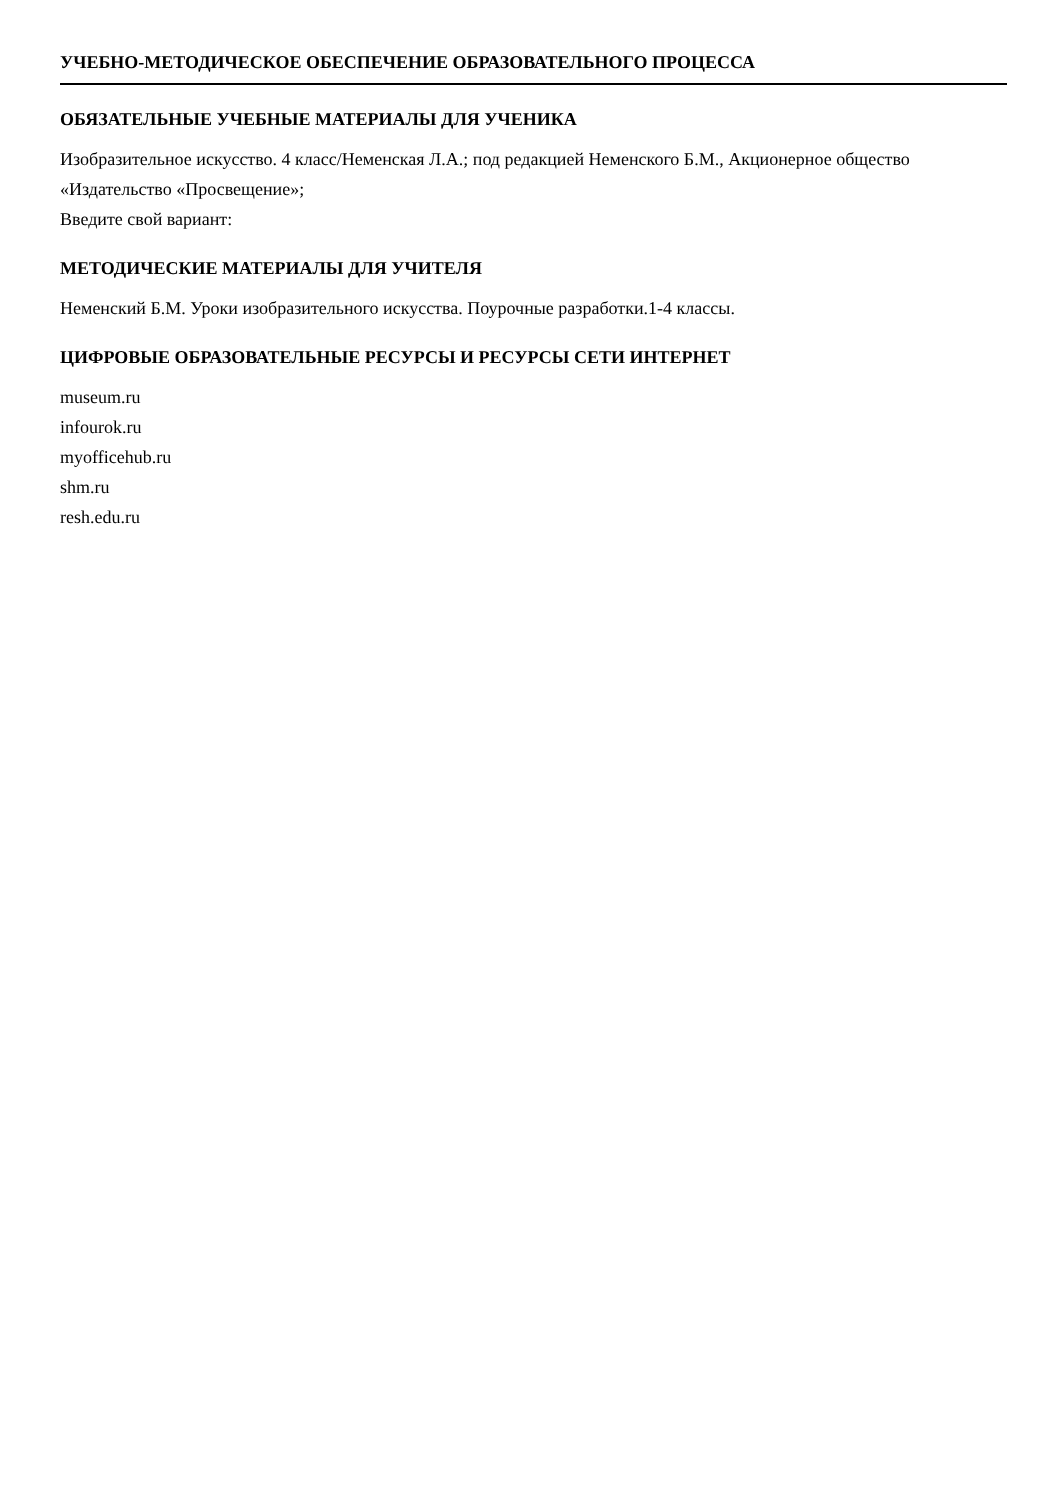УЧЕБНО-МЕТОДИЧЕСКОЕ ОБЕСПЕЧЕНИЕ ОБРАЗОВАТЕЛЬНОГО ПРОЦЕССА
ОБЯЗАТЕЛЬНЫЕ УЧЕБНЫЕ МАТЕРИАЛЫ ДЛЯ УЧЕНИКА
Изобразительное искусство. 4 класс/Неменская Л.А.; под редакцией Неменского Б.М., Акционерное общество «Издательство «Просвещение»;
Введите свой вариант:
МЕТОДИЧЕСКИЕ МАТЕРИАЛЫ ДЛЯ УЧИТЕЛЯ
Неменский Б.М. Уроки изобразительного искусства. Поурочные разработки.1-4 классы.
ЦИФРОВЫЕ ОБРАЗОВАТЕЛЬНЫЕ РЕСУРСЫ И РЕСУРСЫ СЕТИ ИНТЕРНЕТ
museum.ru
infourok.ru
myofficehub.ru
shm.ru
resh.edu.ru